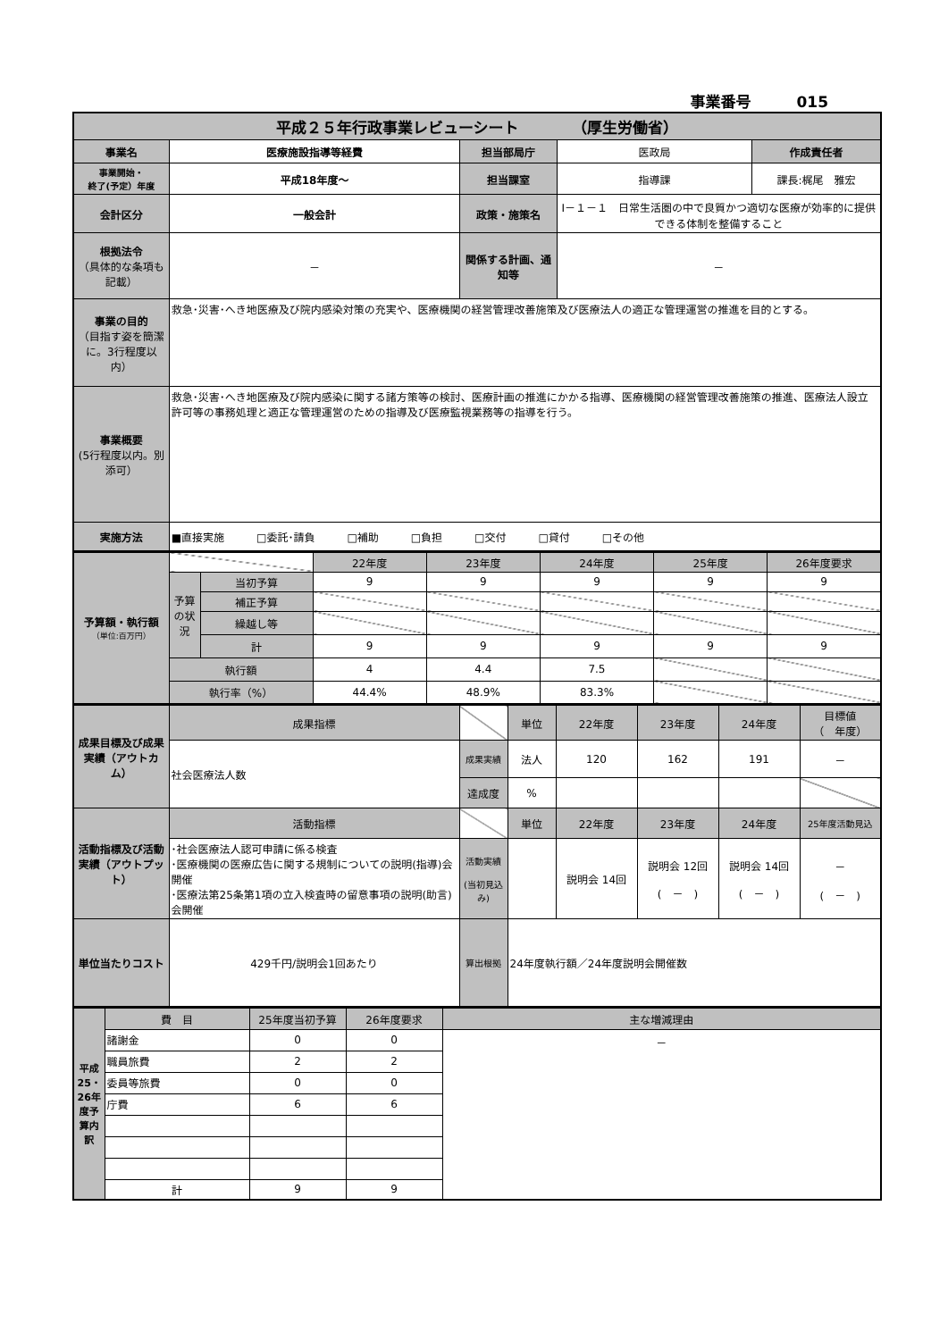事業番号　　　015
| 平成２５年行政事業レビューシート （厚生労働省） | | | | |
| 事業名 | 医療施設指導等経費 | 担当部局庁 | 医政局 | 作成責任者 |
| 事業開始・ 終了(予定）年度 | 平成18年度～ | 担当課室 | 指導課 | 課長:梶尾 雅宏 |
| 会計区分 | 一般会計 | 政策・施策名 | Ⅰ－１－１ 日常生活圏の中で良質かつ適切な医療が効率的に提供できる体制を整備すること | |
| 根拠法令 （具体的な条項も記載） | － | 関係する計画、通知等 | － | |
| 事業の目的 （目指す姿を簡潔に。3行程度以内） | 救急･災害･へき地医療及び院内感染対策の充実や、医療機関の経営管理改善施策及び医療法人の適正な管理運営の推進を目的とする。 | | | |
| 事業概要 (5行程度以内。別添可） | 救急･災害･へき地医療及び院内感染に関する諸方策等の検討、医療計画の推進にかかる指導、医療機関の経営管理改善施策の推進、医療法人設立許可等の事務処理と適正な管理運営のための指導及び医療監視業務等の指導を行う。 | | | |
| 実施方法 | ■直接実施 □委託･請負 □補助 □負担 □交付 □貸付 □その他 | | | |
| 予算額・執行額 （単位:百万円） | | | 22年度 | 23年度 | 24年度 | 25年度 | 26年度要求 |
| | 予算の状況 | 当初予算 | 9 | 9 | 9 | 9 | 9 |
| | | 補正予算 | | | | | |
| | | 繰越し等 | | | | | |
| | | 計 | 9 | 9 | 9 | 9 | 9 |
| | 執行額 | | 4 | 4.4 | 7.5 | | |
| | 執行率（%） | | 44.4% | 48.9% | 83.3% | | |
| 成果目標及び成果実績（アウトカム） | 成果指標 | | 単位 | 22年度 | 23年度 | 24年度 | 目標値 （ 年度） |
| | 社会医療法人数 | 成果実績 | 法人 | 120 | 162 | 191 | － |
| | | 達成度 | % | | | | |
| 活動指標及び活動実績（アウトプット） | 活動指標 | | 単位 | 22年度 | 23年度 | 24年度 | 25年度活動見込 |
| | ･社会医療法人認可申請に係る検査 ･医療機関の医療広告に関する規制についての説明(指導)会開催 ･医療法第25条第1項の立入検査時の留意事項の説明(助言)会開催 | 活動実績 (当初見込み) | | 説明会 14回 | 説明会 12回 ( － ) | 説明会 14回 ( － ) | － ( － ) |
| 単位当たりコスト | 429千円/説明会1回あたり | 算出根拠 | 24年度執行額／24年度説明会開催数 | | | | |
| 平成25・26年度予算内訳 | 費 目 | 25年度当初予算 | 26年度要求 | 主な増減理由 |
| | 諸謝金 | 0 | 0 | － |
| | 職員旅費 | 2 | 2 | |
| | 委員等旅費 | 0 | 0 | |
| | 庁費 | 6 | 6 | |
| | 計 | 9 | 9 | |